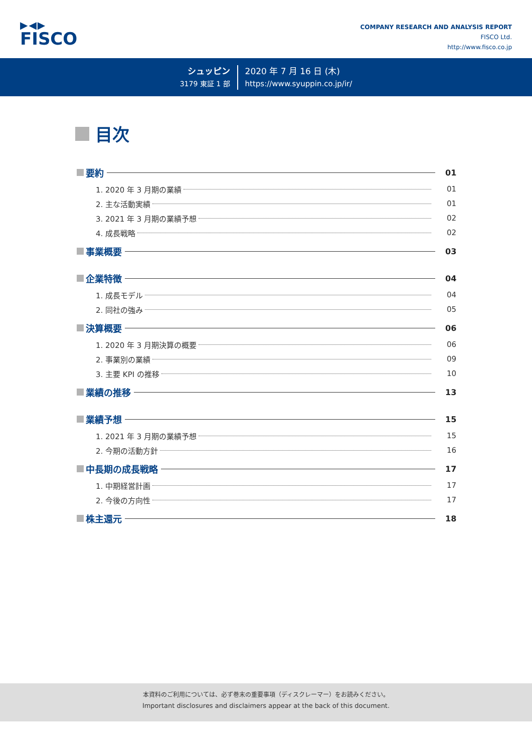▶◀▶
FISCO
COMPANY RESEARCH AND ANALYSIS REPORT
FISCO Ltd.
http://www.fisco.co.jp
シュッピン
3179 東証 1 部
2020 年 7 月 16 日 (木)
https://www.syuppin.co.jp/ir/
目次
要約
01
1. 2020 年 3 月期の業績
01
2. 主な活動実績
01
3. 2021 年 3 月期の業績予想
02
4. 成長戦略
02
事業概要
03
企業特徴
04
1. 成長モデル
04
2. 同社の強み
05
決算概要
06
1. 2020 年 3 月期決算の概要
06
2. 事業別の業績
09
3. 主要 KPI の推移
10
業績の推移
13
業績予想
15
1. 2021 年 3 月期の業績予想
15
2. 今期の活動方針
16
中長期の成長戦略
17
1. 中期経営計画
17
2. 今後の方向性
17
株主還元
18
本資料のご利用については、必ず巻末の重要事項（ディスクレーマー）をお読みください。
Important disclosures and disclaimers appear at the back of this document.